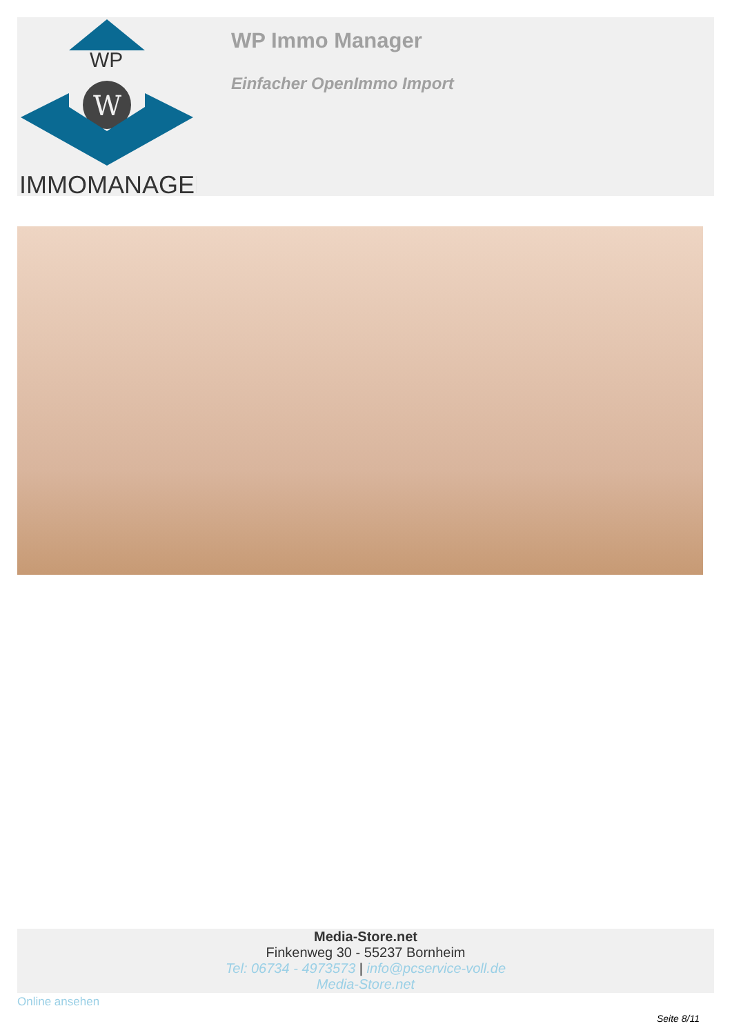WP
W
IMMOMANAGER
WP Immo Manager
Einfacher OpenImmo Import
Media-Store.net
Finkenweg 30 - 55237 Bornheim
Tel: 06734 - 4973573 | info@pcservice-voll.de
Media-Store.net
Online ansehen
Seite 8/11